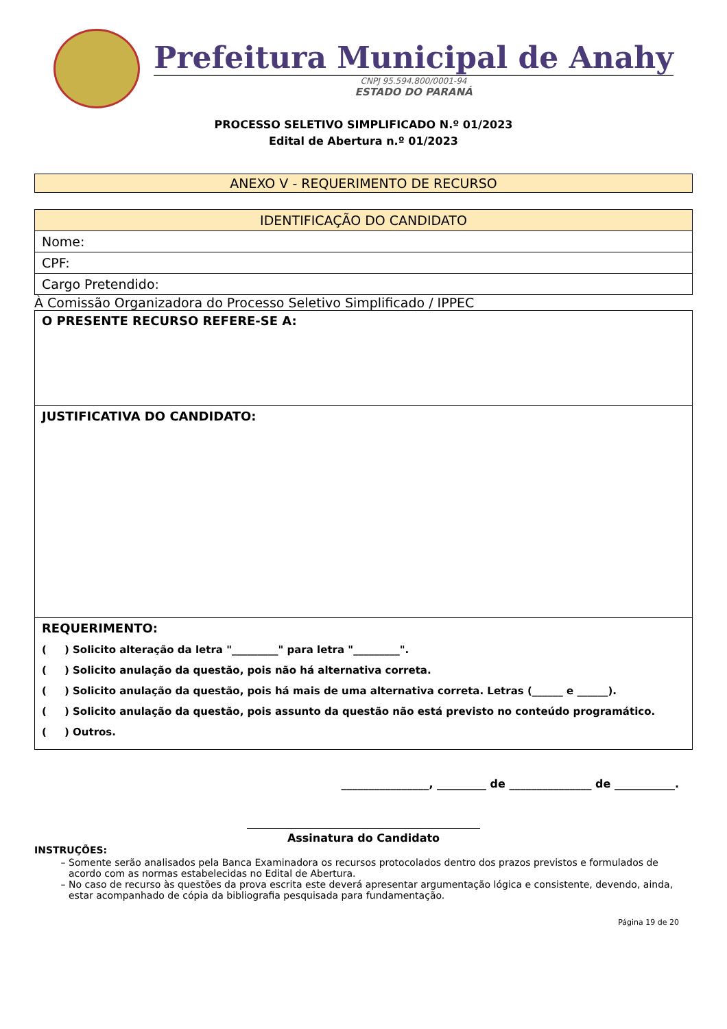Prefeitura Municipal de Anahy
CNPJ 95.594.800/0001-94
ESTADO DO PARANÁ
PROCESSO SELETIVO SIMPLIFICADO N.º 01/2023
Edital de Abertura n.º 01/2023
ANEXO V - REQUERIMENTO DE RECURSO
| IDENTIFICAÇÃO DO CANDIDATO |
| --- |
| Nome: |
| CPF: |
| Cargo Pretendido: |
À Comissão Organizadora do Processo Seletivo Simplificado / IPPEC
| O PRESENTE RECURSO REFERE-SE A: |
| JUSTIFICATIVA DO CANDIDATO: |
| REQUERIMENTO: ( ) Solicito alteração da letra "_________" para letra "_________". ( ) Solicito anulação da questão, pois não há alternativa correta. ( ) Solicito anulação da questão, pois há mais de uma alternativa correta. Letras (______ e ______). ( ) Solicito anulação da questão, pois assunto da questão não está previsto no conteúdo programático. ( ) Outros. |
________________, _________ de _______________ de ___________.
Assinatura do Candidato
INSTRUÇÕES:
Somente serão analisados pela Banca Examinadora os recursos protocolados dentro dos prazos previstos e formulados de acordo com as normas estabelecidas no Edital de Abertura.
No caso de recurso às questões da prova escrita este deverá apresentar argumentação lógica e consistente, devendo, ainda, estar acompanhado de cópia da bibliografia pesquisada para fundamentação.
Página 19 de 20